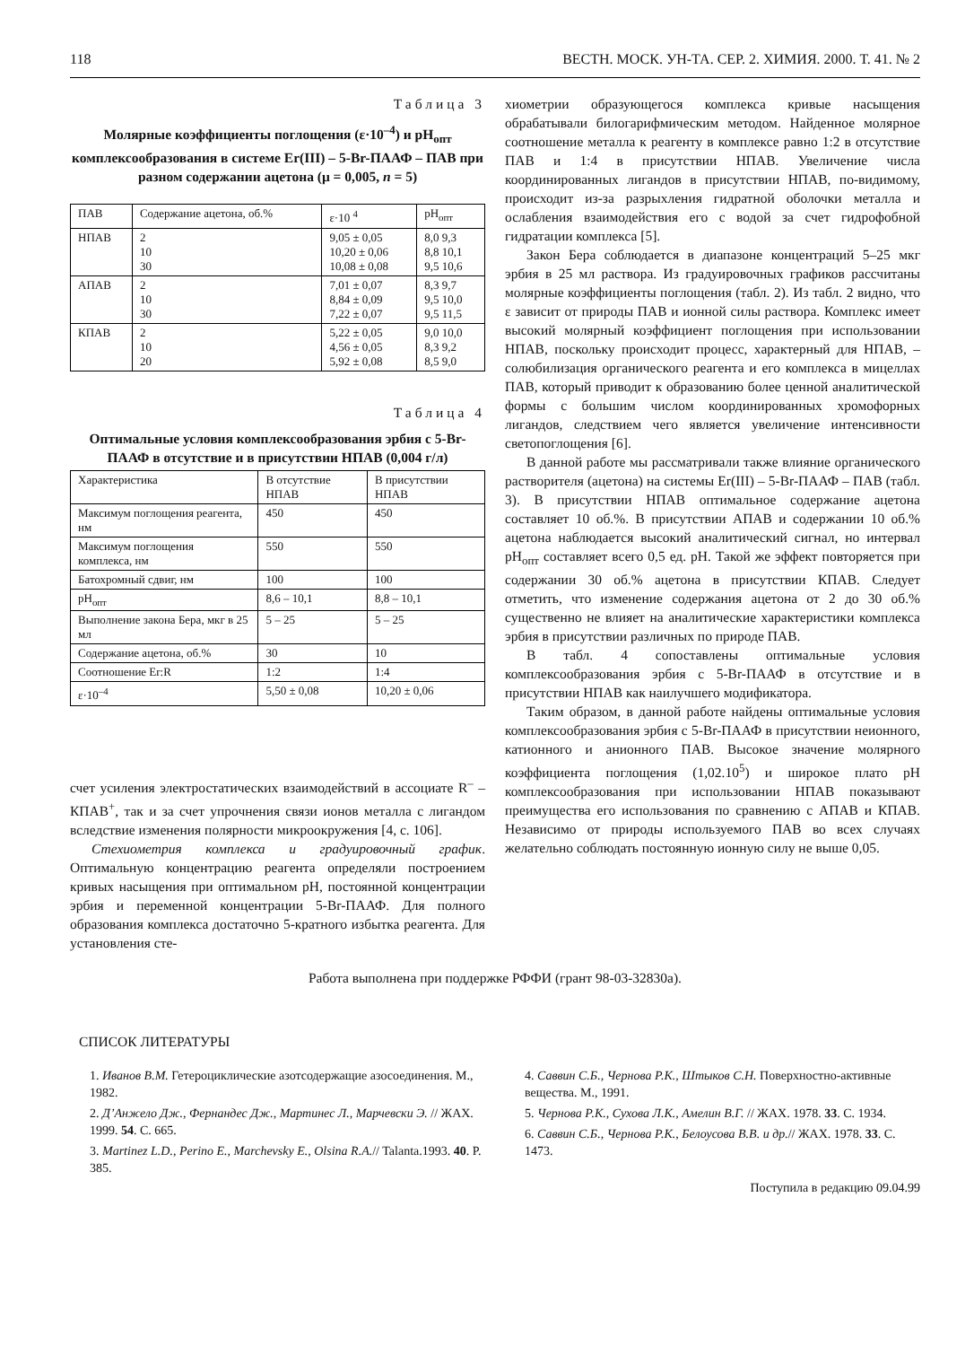118 ВЕСТН. МОСК. УН-ТА. СЕР. 2. ХИМИЯ. 2000. Т. 41. № 2
Таблица 3
Молярные коэффициенты поглощения (ε·10<sup>–4</sup>) и pH<sub>опт</sub> комплексообразования в системе Er(III) – 5-Br-ПААФ – ПАВ при разном содержании ацетона (μ = 0,005, n = 5)
| ПАВ | Содержание ацетона, об.% | ε·10 <sup>4</sup> | pH<sub>опт</sub> |
| --- | --- | --- | --- |
| НПАВ | 2 10 30 | 9,05 ± 0,05 10,20 ± 0,06 10,08 ± 0,08 | 8,0 9,3 8,8 10,1 9,5 10,6 |
| АПАВ | 2 10 30 | 7,01 ± 0,07 8,84 ± 0,09 7,22 ± 0,07 | 8,3 9,7 9,5 10,0 9,5 11,5 |
| КПАВ | 2 10 20 | 5,22 ± 0,05 4,56 ± 0,05 5,92 ± 0,08 | 9,0 10,0 8,3 9,2 8,5 9,0 |
Таблица 4
Оптимальные условия комплексообразования эрбия с 5-Br-ПААФ в отсутствие и в присутствии НПАВ (0,004 г/л)
| Характеристика | В отсутствие НПАВ | В присутствии НПАВ |
| --- | --- | --- |
| Максимум поглощения реагента, нм | 450 | 450 |
| Максимум поглощения комплекса, нм | 550 | 550 |
| Батохромный сдвиг, нм | 100 | 100 |
| pH<sub>опт</sub> | 8,6 – 10,1 | 8,8 – 10,1 |
| Выполнение закона Бера, мкг в 25 мл | 5 – 25 | 5 – 25 |
| Содержание ацетона, об.% | 30 | 10 |
| Соотношение Er:R | 1:2 | 1:4 |
| ε·10<sup>–4</sup> | 5,50 ± 0,08 | 10,20 ± 0,06 |
счет усиления электростатических взаимодействий в ассоциате R<sup>–</sup> – КПАВ<sup>+</sup>, так и за счет упрочнения связи ионов металла с лигандом вследствие изменения полярности микроокружения [4, с. 106].
Стехиометрия комплекса и градуировочный график. Оптимальную концентрацию реагента определяли построением кривых насыщения при оптимальном pH, постоянной концентрации эрбия и переменной концентрации 5-Br-ПААФ. Для полного образования комплекса достаточно 5-кратного избытка реагента. Для установления сте-
хиометрии образующегося комплекса кривые насыщения обрабатывали билогарифмическим методом. Найденное молярное соотношение металла к реагенту в комплексе равно 1:2 в отсутствие ПАВ и 1:4 в присутствии НПАВ. Увеличение числа координированных лигандов в присутствии НПАВ, по-видимому, происходит из-за разрыхления гидратной оболочки металла и ослабления взаимодействия его с водой за счет гидрофобной гидратации комплекса [5].
Закон Бера соблюдается в диапазоне концентраций 5–25 мкг эрбия в 25 мл раствора. Из градуировочных графиков рассчитаны молярные коэффициенты поглощения (табл. 2). Из табл. 2 видно, что ε зависит от природы ПАВ и ионной силы раствора. Комплекс имеет высокий молярный коэффициент поглощения при использовании НПАВ, поскольку происходит процесс, характерный для НПАВ, – солюбилизация органического реагента и его комплекса в мицеллах ПАВ, который приводит к образованию более ценной аналитической формы с большим числом координированных хромофорных лигандов, следствием чего является увеличение интенсивности светопоглощения [6].
В данной работе мы рассматривали также влияние органического растворителя (ацетона) на системы Er(III) – 5-Br-ПААФ – ПАВ (табл. 3). В присутствии НПАВ оптимальное содержание ацетона составляет 10 об.%. В присутствии АПАВ и содержании 10 об.% ацетона наблюдается высокий аналитический сигнал, но интервал pH<sub>опт</sub> составляет всего 0,5 ед. pH. Такой же эффект повторяется при содержании 30 об.% ацетона в присутствии КПАВ. Следует отметить, что изменение содержания ацетона от 2 до 30 об.% существенно не влияет на аналитические характеристики комплекса эрбия в присутствии различных по природе ПАВ.
В табл. 4 сопоставлены оптимальные условия комплексообразования эрбия с 5-Br-ПААФ в отсутствие и в присутствии НПАВ как наилучшего модификатора.
Таким образом, в данной работе найдены оптимальные условия комплексообразования эрбия с 5-Br-ПААФ в присутствии неионного, катионного и анионного ПАВ. Высокое значение молярного коэффициента поглощения (1,02.10<sup>5</sup>) и широкое плато pH комплексообразования при использовании НПАВ показывают преимущества его использования по сравнению с АПАВ и КПАВ. Независимо от природы используемого ПАВ во всех случаях желательно соблюдать постоянную ионную силу не выше 0,05.
Работа выполнена при поддержке РФФИ (грант 98-03-32830а).
СПИСОК ЛИТЕРАТУРЫ
1. Иванов В.М. Гетероциклические азотсодержащие азосоединения. М., 1982.
2. Д’Анжело Дж., Фернандес Дж., Мартинес Л., Марчевски Э. // ЖАХ. 1999. 54. С. 665.
3. Martinez L.D., Perino E., Marchevsky E., Olsina R.A.// Talanta.1993. 40. P. 385.
4. Саввин С.Б., Чернова Р.К., Штыков С.Н. Поверхностно-активные вещества. М., 1991.
5. Чернова Р.К., Сухова Л.К., Амелин В.Г. // ЖАХ. 1978. 33. С. 1934.
6. Саввин С.Б., Чернова Р.К., Белоусова В.В. и др.// ЖАХ. 1978. 33. С. 1473.
Поступила в редакцию 09.04.99